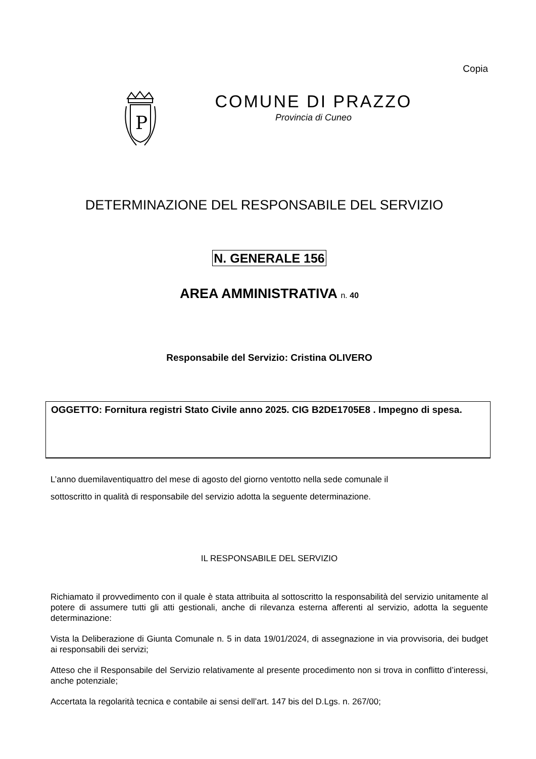Copia
P
COMUNE DI PRAZZO
Provincia di Cuneo
DETERMINAZIONE DEL RESPONSABILE DEL SERVIZIO
N. GENERALE 156
AREA AMMINISTRATIVA n. 40
Responsabile del Servizio: Cristina OLIVERO
OGGETTO: Fornitura registri Stato Civile anno 2025. CIG B2DE1705E8 . Impegno di spesa.
L’anno duemilaventiquattro del mese di agosto del giorno ventotto nella sede comunale il
sottoscritto in qualità di responsabile del servizio adotta la seguente determinazione.
IL RESPONSABILE DEL SERVIZIO
Richiamato il provvedimento con il quale è stata attribuita al sottoscritto la responsabilità del servizio unitamente al potere di assumere tutti gli atti gestionali, anche di rilevanza esterna afferenti al servizio, adotta la seguente determinazione:
Vista la Deliberazione di Giunta Comunale n. 5 in data 19/01/2024, di assegnazione in via provvisoria, dei budget ai responsabili dei servizi;
Atteso che il Responsabile del Servizio relativamente al presente procedimento non si trova in conflitto d’interessi, anche potenziale;
Accertata la regolarità tecnica e contabile ai sensi dell’art. 147 bis del D.Lgs. n. 267/00;